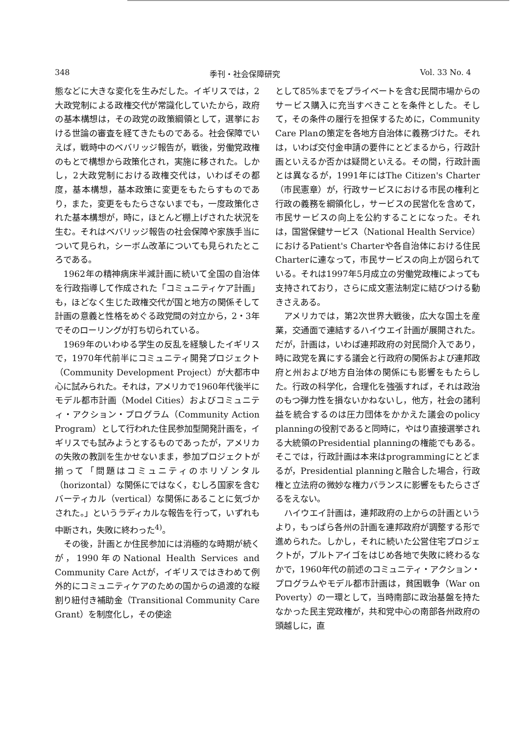348 季刊・社会保障研究 Vol. 33 No. 4
態などに大きな変化を生みだした。イギリスでは，2大政党制による政権交代が常識化していたから，政府の基本構想は，その政党の政策綱領として，選挙における世論の審査を経てきたものである。社会保障でいえば，戦時中のベバリッジ報告が，戦後，労働党政権のもとで構想から政策化され，実施に移された。しかし，2大政党制における政権交代は，いわばその都度，基本構想，基本政策に変更をもたらすものであり，また，変更をもたらさないまでも，一度政策化された基本構想が，時に，ほとんど棚上げされた状況を生む。それはベバリッジ報告の社会保障や家族手当について見られ，シーボム改革についても見られたところである。
1962年の精神病床半減計画に続いて全国の自治体を行政指導して作成された「コミュニティケア計画」も，ほどなく生じた政権交代が国と地方の関係そして計画の意義と性格をめぐる政党間の対立から，2・3年でそのローリングが打ち切られている。
1969年のいわゆる学生の反乱を経験したイギリスで，1970年代前半にコミュニティ開発プロジェクト（Community Development Project）が大都市中心に試みられた。それは，アメリカで1960年代後半にモデル都市計画（Model Cities）およびコミュニティ・アクション・プログラム（Community Action Program）として行われた住民参加型開発計画を，イギリスでも試みようとするものであったが，アメリカの失敗の教訓を生かせないまま，参加プロジェクトが揃って「問題はコミュニティのホリゾンタル（horizontal）な関係にではなく，むしろ国家を含むバーティカル（vertical）な関係にあることに気づかされた。」というラディカルな報告を行って，いずれも中断され，失敗に終わった<sup>4)</sup>。
その後，計画とか住民参加には消極的な時期が続くが，1990年のNational Health Services and Community Care Actが，イギリスではきわめて例外的にコミュニティケアのための国からの過渡的な縦割り紐付き補助金（Transitional Community Care Grant）を制度化し，その使途
として85%までをプライベートを含む民間市場からのサービス購入に充当すべきことを条件とした。そして，その条件の履行を担保するために，Community Care Planの策定を各地方自治体に義務づけた。それは，いわば交付金申請の要件にとどまるから，行政計画といえるか否かは疑問といえる。その間，行政計画とは異なるが，1991年にはThe Citizen's Charter（市民憲章）が，行政サービスにおける市民の権利と行政の義務を綱領化し，サービスの民営化を含めて，市民サービスの向上を公約することになった。それは，国営保健サービス（National Health Service）におけるPatient's Charterや各自治体における住民Charterに連なって，市民サービスの向上が図られている。それは1997年5月成立の労働党政権によっても支持されており，さらに成文憲法制定に結びつける動きさえある。
アメリカでは，第2次世界大戦後，広大な国土を産業，交通面で連結するハイウエイ計画が展開された。だが，計画は，いわば連邦政府の対民間介入であり，時に政党を異にする議会と行政府の関係および連邦政府と州および地方自治体の関係にも影響をもたらした。行政の科学化，合理化を強張すれば，それは政治のもつ弾力性を損ないかねないし，他方，社会の諸利益を統合するのは圧力団体をかかえた議会のpolicy planningの役割であると同時に，やはり直接選挙される大統領のPresidential planningの権能でもある。そこでは，行政計画は本来はprogrammingにとどまるが，Presidential planningと融合した場合，行政権と立法府の微妙な権力バランスに影響をもたらさざるをえない。
ハイウエイ計画は，連邦政府の上からの計画というより，もっぱら各州の計画を連邦政府が調整する形で進められた。しかし，それに続いた公営住宅プロジェクトが，プルトアイゴをはじめ各地で失敗に終わるなかで，1960年代の前述のコミュニティ・アクション・プログラムやモデル都市計画は，貧困戦争（War on Poverty）の一環として，当時南部に政治基盤を持たなかった民主党政権が，共和党中心の南部各州政府の頭越しに，直